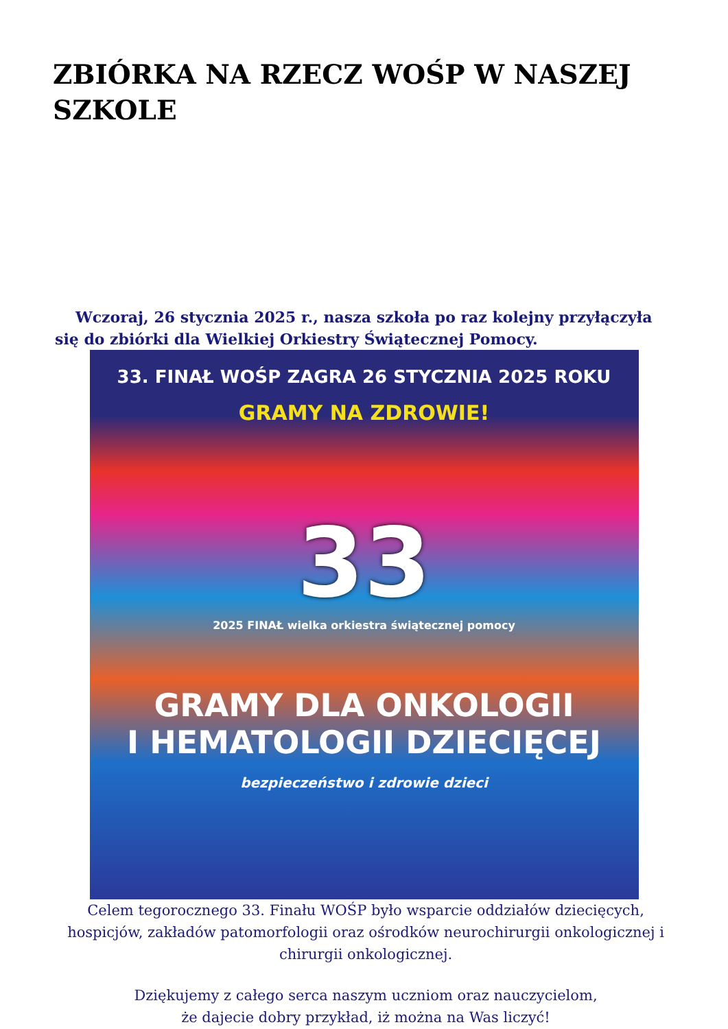ZBIÓRKA NA RZECZ WOŚP W NASZEJ SZKOLE
Wczoraj, 26 stycznia 2025 r., nasza szkoła po raz kolejny przyłączyła się do zbiórki dla Wielkiej Orkiestry Świątecznej Pomocy.
33. FINAŁ WOŚP ZAGRA 26 STYCZNIA 2025 ROKU
GRAMY NA ZDROWIE!
33
2025 FINAŁ wielka orkiestra świątecznej pomocy
GRAMY DLA ONKOLOGII
I HEMATOLOGII DZIECIĘCEJ
bezpieczeństwo i zdrowie dzieci
Celem tegorocznego 33. Finału WOŚP było wsparcie oddziałów dziecięcych, hospicjów, zakładów patomorfologii oraz ośrodków neurochirurgii onkologicznej i chirurgii onkologicznej.
Dziękujemy z całego serca naszym uczniom oraz nauczycielom,
że dajecie dobry przykład, iż można na Was liczyć!